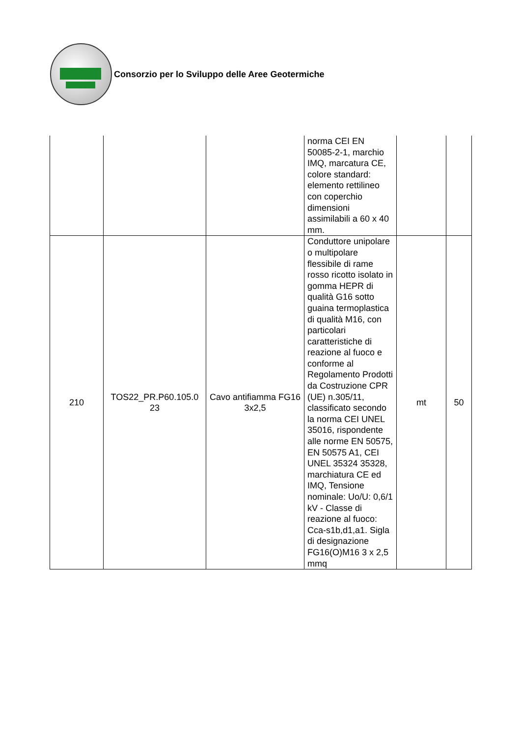Consorzio per lo Sviluppo delle Aree Geotermiche
| | | | norma CEI EN 50085-2-1, marchio IMQ, marcatura CE, colore standard: elemento rettilineo con coperchio dimensioni assimilabili a 60 x 40 mm. | | |
| 210 | TOS22_PR.P60.105.0 23 | Cavo antifiamma FG16 3x2,5 | Conduttore unipolare o multipolare flessibile di rame rosso ricotto isolato in gomma HEPR di qualità G16 sotto guaina termoplastica di qualità M16, con particolari caratteristiche di reazione al fuoco e conforme al Regolamento Prodotti da Costruzione CPR (UE) n.305/11, classificato secondo la norma CEI UNEL 35016, rispondente alle norme EN 50575, EN 50575 A1, CEI UNEL 35324 35328, marchiatura CE ed IMQ, Tensione nominale: Uo/U: 0,6/1 kV - Classe di reazione al fuoco: Cca-s1b,d1,a1. Sigla di designazione FG16(O)M16 3 x 2,5 mmq | mt | 50 |